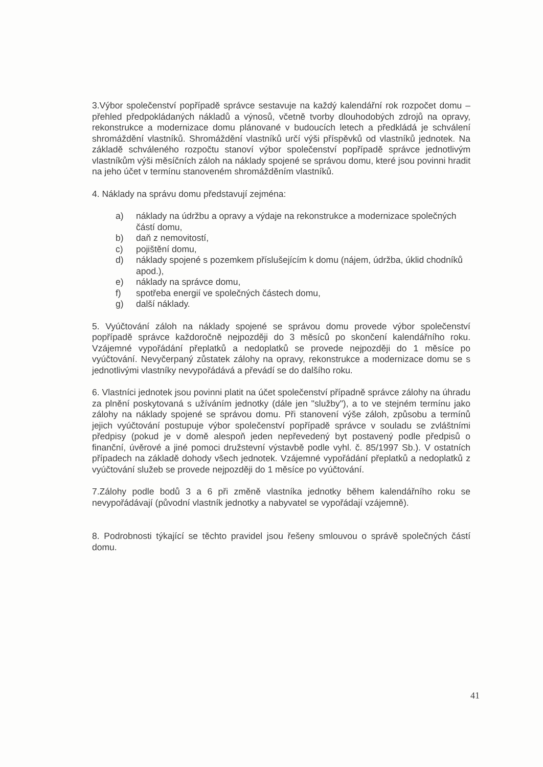3.Výbor společenství popřípadě správce sestavuje na každý kalendářní rok rozpočet domu – přehled předpokládaných nákladů a výnosů, včetně tvorby dlouhodobých zdrojů na opravy, rekonstrukce a modernizace domu plánované v budoucích letech a předkládá je schválení shromáždění vlastníků. Shromáždění vlastníků určí výši příspěvků od vlastníků jednotek. Na základě schváleného rozpočtu stanoví výbor společenství popřípadě správce jednotlivým vlastníkům výši měsíčních záloh na náklady spojené se správou domu, které jsou povinni hradit na jeho účet v termínu stanoveném shromážděním vlastníků.
4. Náklady na správu domu představují zejména:
a) náklady na údržbu a opravy a výdaje na rekonstrukce a modernizace společných částí domu,
b) daň z nemovitostí,
c) pojištění domu,
d) náklady spojené s pozemkem příslušejícím k domu (nájem, údržba, úklid chodníků apod.),
e) náklady na správce domu,
f) spotřeba energií ve společných částech domu,
g) další náklady.
5. Vyúčtování záloh na náklady spojené se správou domu provede výbor společenství popřípadě správce každoročně nejpozději do 3 měsíců po skončení kalendářního roku. Vzájemné vypořádání přeplatků a nedoplatků se provede nejpozději do 1 měsíce po vyúčtování. Nevyčerpaný zůstatek zálohy na opravy, rekonstrukce a modernizace domu se s jednotlivými vlastníky nevypořádává a převádí se do dalšího roku.
6. Vlastníci jednotek jsou povinni platit na účet společenství případně správce zálohy na úhradu za plnění poskytovaná s užíváním jednotky (dále jen "služby"), a to ve stejném termínu jako zálohy na náklady spojené se správou domu. Při stanovení výše záloh, způsobu a termínů jejich vyúčtování postupuje výbor společenství popřípadě správce v souladu se zvláštními předpisy (pokud je v domě alespoň jeden nepřevedený byt postavený podle předpisů o finanční, úvěrové a jiné pomoci družstevní výstavbě podle vyhl. č. 85/1997 Sb.). V ostatních případech na základě dohody všech jednotek. Vzájemné vypořádání přeplatků a nedoplatků z vyúčtování služeb se provede nejpozději do 1 měsíce po vyúčtování.
7.Zálohy podle bodů 3 a 6 při změně vlastníka jednotky během kalendářního roku se nevypořádávají (původní vlastník jednotky a nabyvatel se vypořádají vzájemně).
8. Podrobnosti týkající se těchto pravidel jsou řešeny smlouvou o správě společných částí domu.
41